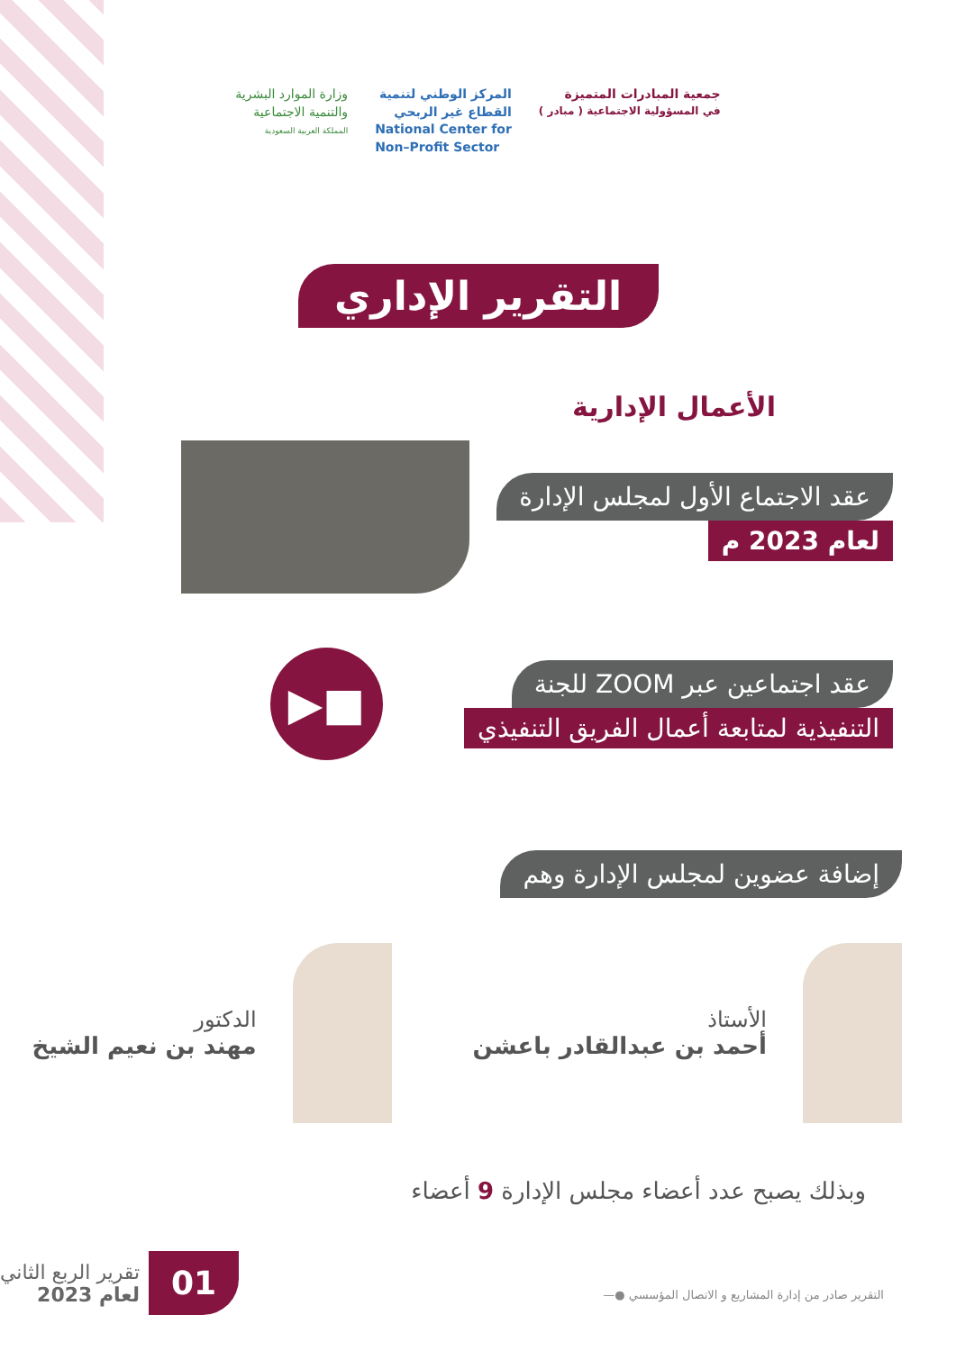جمعية المبادرات المتميزة
في المسؤولية الاجتماعية ( مبادر )
المركز الوطني لتنمية
القطاع غير الربحي
National Center for
Non–Profit Sector
وزارة الموارد البشرية
والتنمية الاجتماعية
المملكة العربية السعودية
التقرير الإداري
الأعمال الإدارية
عقد الاجتماع الأول لمجلس الإدارة
لعام 2023 م
عقد اجتماعين عبر ZOOM للجنة
التنفيذية لمتابعة أعمال الفريق التنفيذي
■▶
إضافة عضوين لمجلس الإدارة وهم
الأستاذ
أحمد بن عبدالقادر باعشن
الدكتور
مهند بن نعيم الشيخ
وبذلك يصبح عدد أعضاء مجلس الإدارة 9 أعضاء
01
تقرير الربع الثاني
لعام 2023
التقرير صادر من إدارة المشاريع و الاتصال المؤسسي ●—